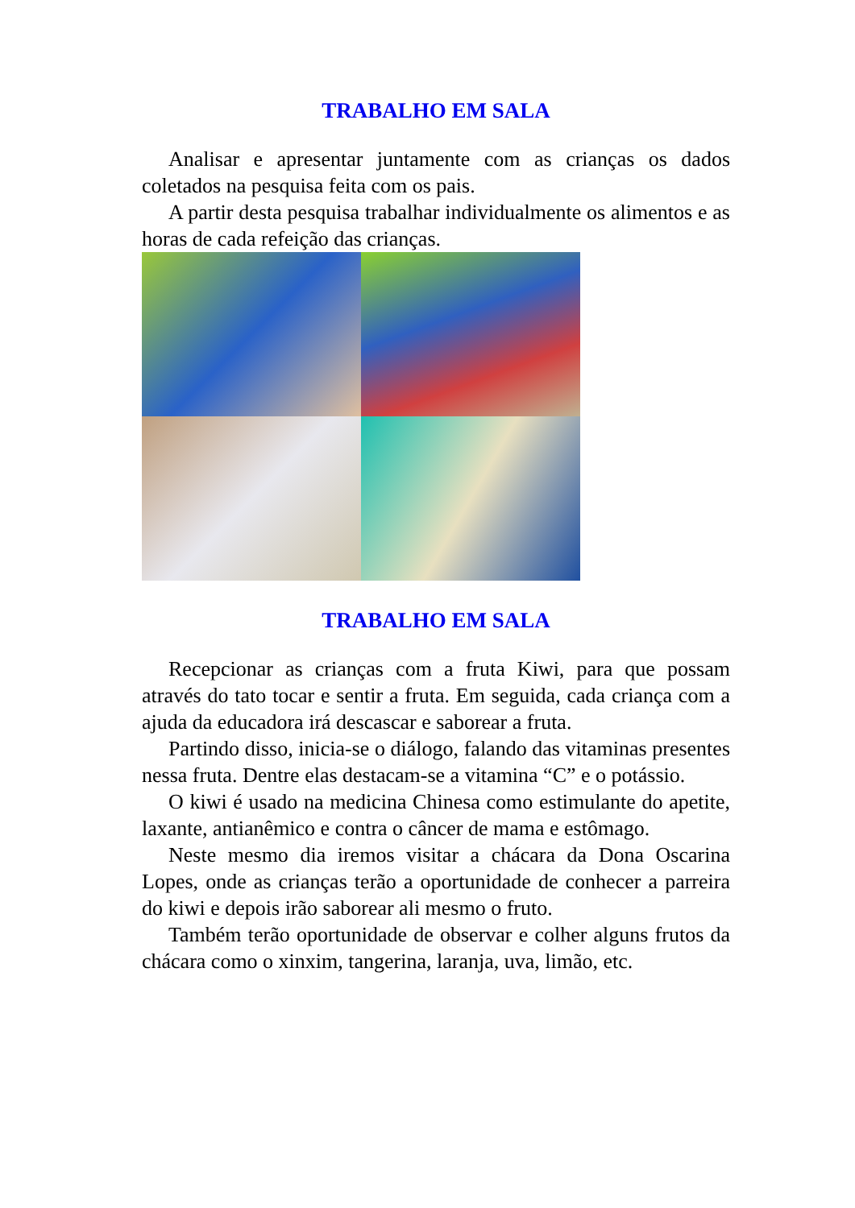TRABALHO EM SALA
Analisar e apresentar juntamente com as crianças os dados coletados na pesquisa feita com os pais.
A partir desta pesquisa trabalhar individualmente os alimentos e as horas de cada refeição das crianças.
TRABALHO EM SALA
Recepcionar as crianças com a fruta Kiwi, para que possam através do tato tocar e sentir a fruta. Em seguida, cada criança com a ajuda da educadora irá descascar e saborear a fruta.
Partindo disso, inicia-se o diálogo, falando das vitaminas presentes nessa fruta. Dentre elas destacam-se a vitamina “C” e o potássio.
O kiwi é usado na medicina Chinesa como estimulante do apetite, laxante, antianêmico e contra o câncer de mama e estômago.
Neste mesmo dia iremos visitar a chácara da Dona Oscarina Lopes, onde as crianças terão a oportunidade de conhecer a parreira do kiwi e depois irão saborear ali mesmo o fruto.
Também terão oportunidade de observar e colher alguns frutos da chácara como o xinxim, tangerina, laranja, uva, limão, etc.